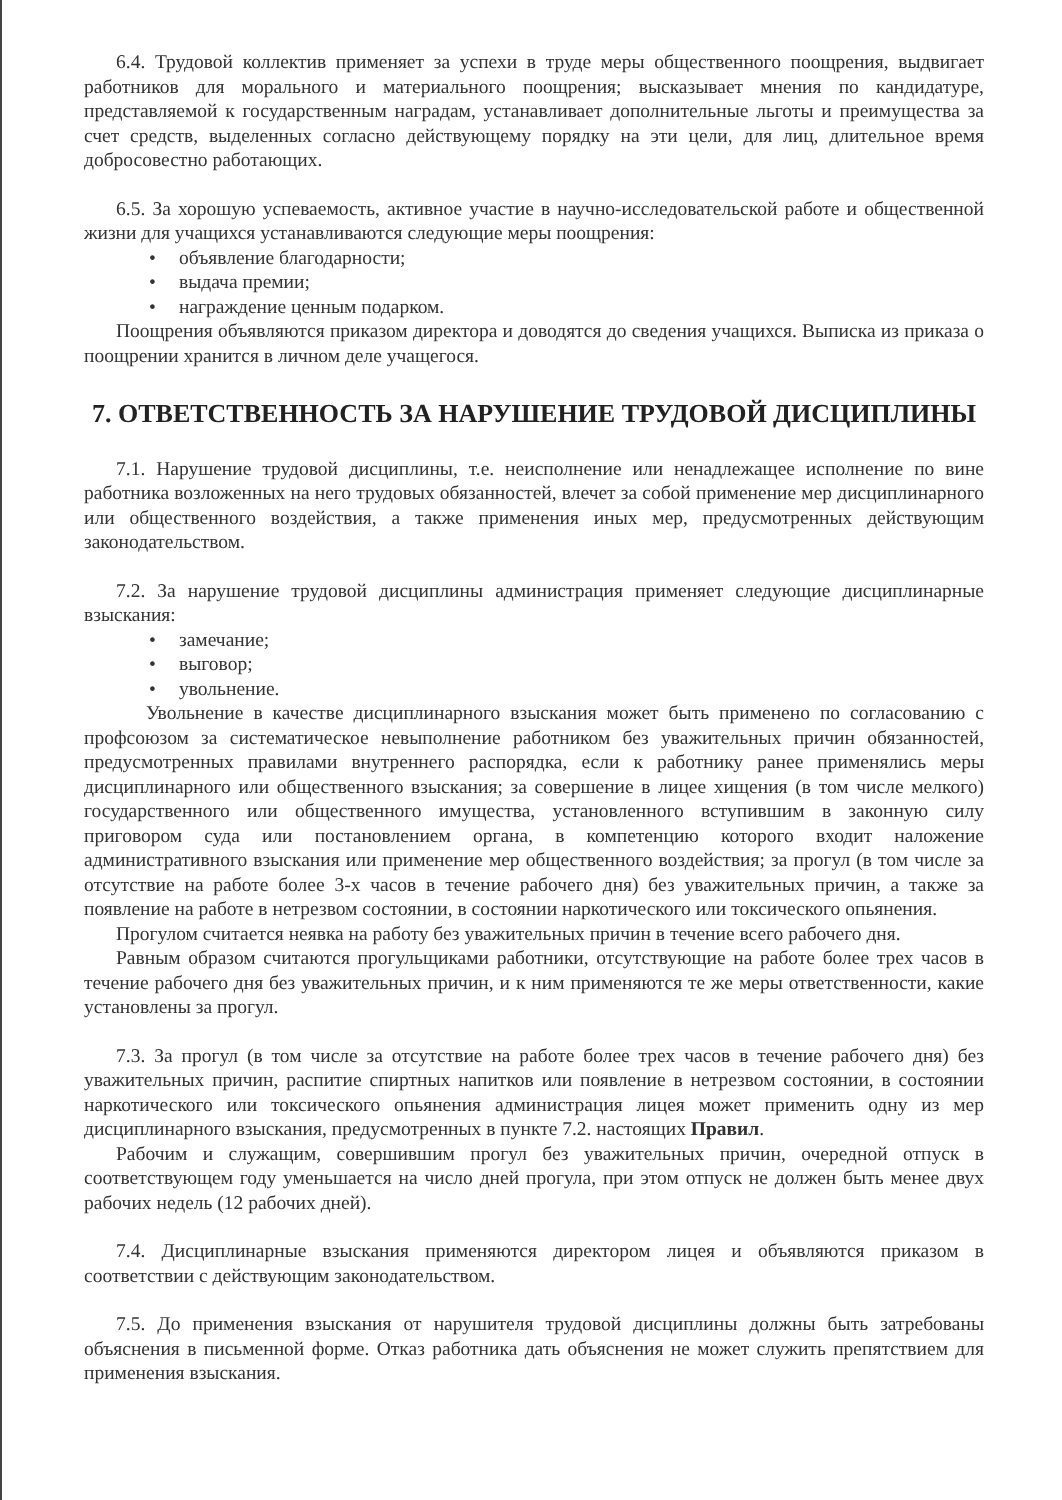6.4. Трудовой коллектив применяет за успехи в труде меры общественного поощрения, выдвигает работников для морального и материального поощрения; высказывает мнения по кандидатуре, представляемой к государственным наградам, устанавливает дополнительные льготы и преимущества за счет средств, выделенных согласно действующему порядку на эти цели, для лиц, длительное время добросовестно работающих.
6.5. За хорошую успеваемость, активное участие в научно-исследовательской работе и общественной жизни для учащихся устанавливаются следующие меры поощрения:
• объявление благодарности;
• выдача премии;
• награждение ценным подарком.
Поощрения объявляются приказом директора и доводятся до сведения учащихся. Выписка из приказа о поощрении хранится в личном деле учащегося.
7. ОТВЕТСТВЕННОСТЬ ЗА НАРУШЕНИЕ ТРУДОВОЙ ДИСЦИПЛИНЫ
7.1. Нарушение трудовой дисциплины, т.е. неисполнение или ненадлежащее исполнение по вине работника возложенных на него трудовых обязанностей, влечет за собой применение мер дисциплинарного или общественного воздействия, а также применения иных мер, предусмотренных действующим законодательством.
7.2. За нарушение трудовой дисциплины администрация применяет следующие дисциплинарные взыскания:
• замечание;
• выговор;
• увольнение.
Увольнение в качестве дисциплинарного взыскания может быть применено по согласованию с профсоюзом за систематическое невыполнение работником без уважительных причин обязанностей, предусмотренных правилами внутреннего распорядка, если к работнику ранее применялись меры дисциплинарного или общественного взыскания; за совершение в лицее хищения (в том числе мелкого) государственного или общественного имущества, установленного вступившим в законную силу приговором суда или постановлением органа, в компетенцию которого входит наложение административного взыскания или применение мер общественного воздействия; за прогул (в том числе за отсутствие на работе более 3-х часов в течение рабочего дня) без уважительных причин, а также за появление на работе в нетрезвом состоянии, в состоянии наркотического или токсического опьянения.
Прогулом считается неявка на работу без уважительных причин в течение всего рабочего дня.
Равным образом считаются прогульщиками работники, отсутствующие на работе более трех часов в течение рабочего дня без уважительных причин, и к ним применяются те же меры ответственности, какие установлены за прогул.
7.3. За прогул (в том числе за отсутствие на работе более трех часов в течение рабочего дня) без уважительных причин, распитие спиртных напитков или появление в нетрезвом состоянии, в состоянии наркотического или токсического опьянения администрация лицея может применить одну из мер дисциплинарного взыскания, предусмотренных в пункте 7.2. настоящих Правил.
Рабочим и служащим, совершившим прогул без уважительных причин, очередной отпуск в соответствующем году уменьшается на число дней прогула, при этом отпуск не должен быть менее двух рабочих недель (12 рабочих дней).
7.4. Дисциплинарные взыскания применяются директором лицея и объявляются приказом в соответствии с действующим законодательством.
7.5. До применения взыскания от нарушителя трудовой дисциплины должны быть затребованы объяснения в письменной форме. Отказ работника дать объяснения не может служить препятствием для применения взыскания.